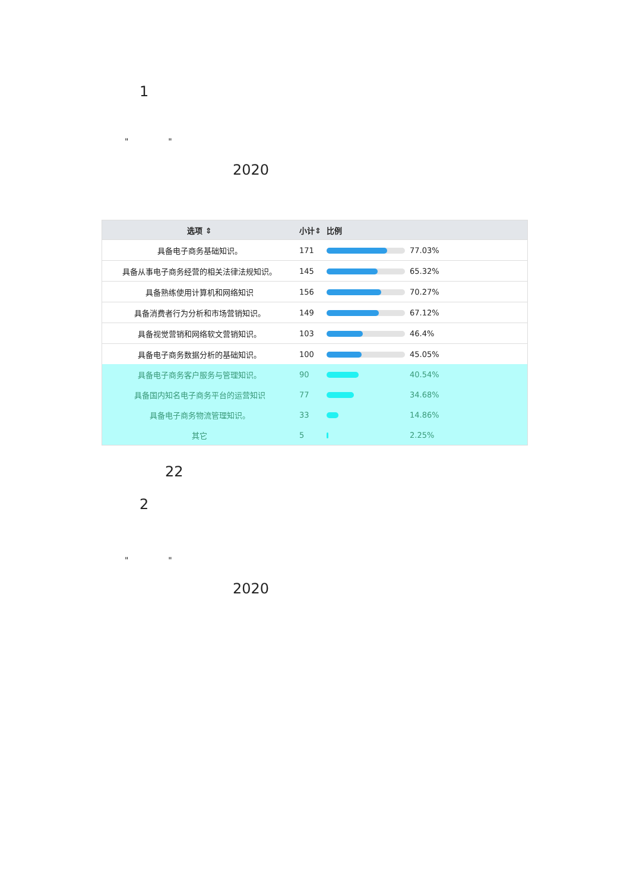1
" "
2020
| 选项 ⇕ | 小计⇕ | 比例 |
| --- | --- | --- |
| 具备电子商务基础知识。 | 171 | 77.03% |
| 具备从事电子商务经营的相关法律法规知识。 | 145 | 65.32% |
| 具备熟练使用计算机和网络知识 | 156 | 70.27% |
| 具备消费者行为分析和市场营销知识。 | 149 | 67.12% |
| 具备视觉营销和网络软文营销知识。 | 103 | 46.4% |
| 具备电子商务数据分析的基础知识。 | 100 | 45.05% |
| 具备电子商务客户服务与管理知识。 | 90 | 40.54% |
| 具备国内知名电子商务平台的运营知识 | 77 | 34.68% |
| 具备电子商务物流管理知识。 | 33 | 14.86% |
| 其它 | 5 | 2.25% |
22
2
" "
2020